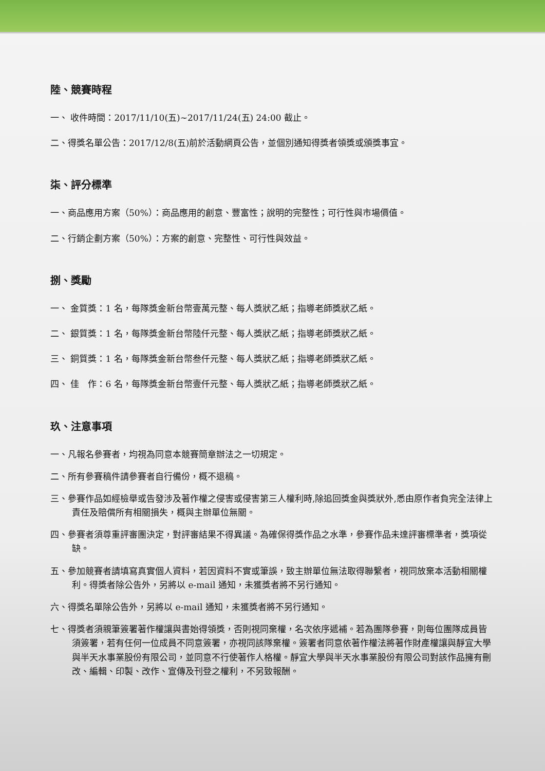陸、競賽時程
一、 收件時間：2017/11/10(五)~2017/11/24(五) 24:00 截止。
二、得獎名單公告：2017/12/8(五)前於活動網頁公告，並個別通知得獎者領獎或頒獎事宜。
柒、評分標準
一、商品應用方案（50%）：商品應用的創意、豐富性；說明的完整性；可行性與市場價值。
二、行銷企劃方案（50%）：方案的創意、完整性、可行性與效益。
捌、獎勵
一、 金質獎：1 名，每隊獎金新台幣壹萬元整、每人獎狀乙紙；指導老師獎狀乙紙。
二、 銀質獎：1 名，每隊獎金新台幣陸仟元整、每人獎狀乙紙；指導老師獎狀乙紙。
三、 銅質獎：1 名，每隊獎金新台幣叁仟元整、每人獎狀乙紙；指導老師獎狀乙紙。
四、 佳　作：6 名，每隊獎金新台幣壹仟元整、每人獎狀乙紙；指導老師獎狀乙紙。
玖、注意事項
一、凡報名參賽者，均視為同意本競賽簡章辦法之一切規定。
二、所有參賽稿件請參賽者自行備份，概不退稿。
三、參賽作品如經檢舉或告發涉及著作權之侵害或侵害第三人權利時,除追回獎金與獎狀外,悉由原作者負完全法律上責任及賠償所有相關損失，概與主辦單位無關。
四、參賽者須尊重評審團決定，對評審結果不得異議。為確保得獎作品之水準，參賽作品未達評審標準者，獎項從缺。
五、參加競賽者請填寫真實個人資料，若因資料不實或筆誤，致主辦單位無法取得聯繫者，視同放棄本活動相關權利。得獎者除公告外，另將以 e-mail 通知，未獲獎者將不另行通知。
六、得獎名單除公告外，另將以 e-mail 通知，未獲獎者將不另行通知。
七、得獎者須親筆簽署著作權讓與書始得領獎，否則視同棄權，名次依序遞補。若為團隊參賽，則每位團隊成員皆須簽署，若有任何一位成員不同意簽署，亦視同該隊棄權。簽署者同意依著作權法將著作財產權讓與靜宜大學與半天水事業股份有限公司，並同意不行使著作人格權。靜宜大學與半天水事業股份有限公司對該作品擁有刪改、編輯、印製、改作、宣傳及刊登之權利，不另致報酬。